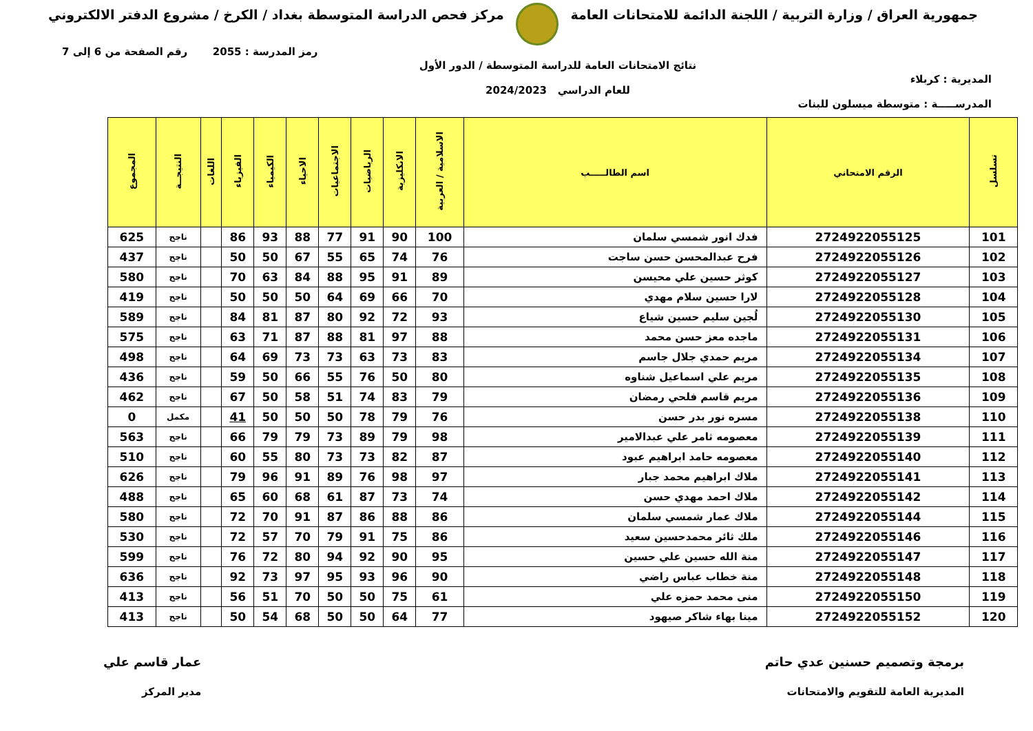جمهورية العراق / وزارة التربية / اللجنة الدائمة للامتحانات العامة
مركز فحص الدراسة المتوسطة بغداد / الكرخ / مشروع الدفتر الالكتروني
المديرية : كربلاء
المدرســـــة : متوسطة ميسلون للبنات
نتائج الامتحانات العامة للدراسة المتوسطة / الدور الأول
للعام الدراسي 2024/2023
رمز المدرسة : 2055 رقم الصفحة من 6 إلى 7
| تسلسل | الرقم الامتحاني | اسم الطالـــــب | الاسلامية / العربية | الانكليزية | الرياضيات | الاجتماعيات | الاحياء | الكيمياء | الفيزياء | اللغات | النتيجــة | المجموع |
| --- | --- | --- | --- | --- | --- | --- | --- | --- | --- | --- | --- | --- |
| 101 | 2724922055125 | فدك انور شمسي سلمان | 100 | 90 | 91 | 77 | 88 | 93 | 86 | | ناجح | 625 |
| 102 | 2724922055126 | فرح عبدالمحسن حسن ساجت | 76 | 74 | 65 | 55 | 67 | 50 | 50 | | ناجح | 437 |
| 103 | 2724922055127 | كوثر حسين علي محيسن | 89 | 91 | 95 | 88 | 84 | 63 | 70 | | ناجح | 580 |
| 104 | 2724922055128 | لارا حسين سلام مهدي | 70 | 66 | 69 | 64 | 50 | 50 | 50 | | ناجح | 419 |
| 105 | 2724922055130 | لُجين سليم حسين شياع | 93 | 72 | 92 | 80 | 87 | 81 | 84 | | ناجح | 589 |
| 106 | 2724922055131 | ماجده معز حسن محمد | 88 | 97 | 81 | 88 | 87 | 71 | 63 | | ناجح | 575 |
| 107 | 2724922055134 | مريم حمدي جلال جاسم | 83 | 73 | 63 | 73 | 73 | 69 | 64 | | ناجح | 498 |
| 108 | 2724922055135 | مريم علي اسماعيل شناوه | 80 | 50 | 76 | 55 | 66 | 50 | 59 | | ناجح | 436 |
| 109 | 2724922055136 | مريم قاسم فلحي رمضان | 79 | 83 | 74 | 51 | 58 | 50 | 67 | | ناجح | 462 |
| 110 | 2724922055138 | مسره نور بدر حسن | 76 | 79 | 78 | 50 | 50 | 50 | 41 | | مكمل | 0 |
| 111 | 2724922055139 | معصومه ثامر علي عبدالامير | 98 | 79 | 89 | 73 | 79 | 79 | 66 | | ناجح | 563 |
| 112 | 2724922055140 | معصومه حامد ابراهيم عبود | 87 | 82 | 73 | 73 | 80 | 55 | 60 | | ناجح | 510 |
| 113 | 2724922055141 | ملاك ابراهيم محمد جبار | 97 | 98 | 76 | 89 | 91 | 96 | 79 | | ناجح | 626 |
| 114 | 2724922055142 | ملاك احمد مهدي حسن | 74 | 73 | 87 | 61 | 68 | 60 | 65 | | ناجح | 488 |
| 115 | 2724922055144 | ملاك عمار شمسي سلمان | 86 | 88 | 86 | 87 | 91 | 70 | 72 | | ناجح | 580 |
| 116 | 2724922055146 | ملك ثائر محمدحسين سعيد | 86 | 75 | 91 | 79 | 70 | 57 | 72 | | ناجح | 530 |
| 117 | 2724922055147 | منة الله حسين علي حسين | 95 | 90 | 92 | 94 | 80 | 72 | 76 | | ناجح | 599 |
| 118 | 2724922055148 | منة خطاب عباس راضي | 90 | 96 | 93 | 95 | 97 | 73 | 92 | | ناجح | 636 |
| 119 | 2724922055150 | منى محمد حمزه علي | 61 | 75 | 50 | 50 | 70 | 51 | 56 | | ناجح | 413 |
| 120 | 2724922055152 | مينا بهاء شاكر صيهود | 77 | 64 | 50 | 50 | 68 | 54 | 50 | | ناجح | 413 |
برمجة وتصميم حسنين عدي حاتم
المديرية العامة للتقويم والامتحانات
عمار قاسم علي
مدير المركز